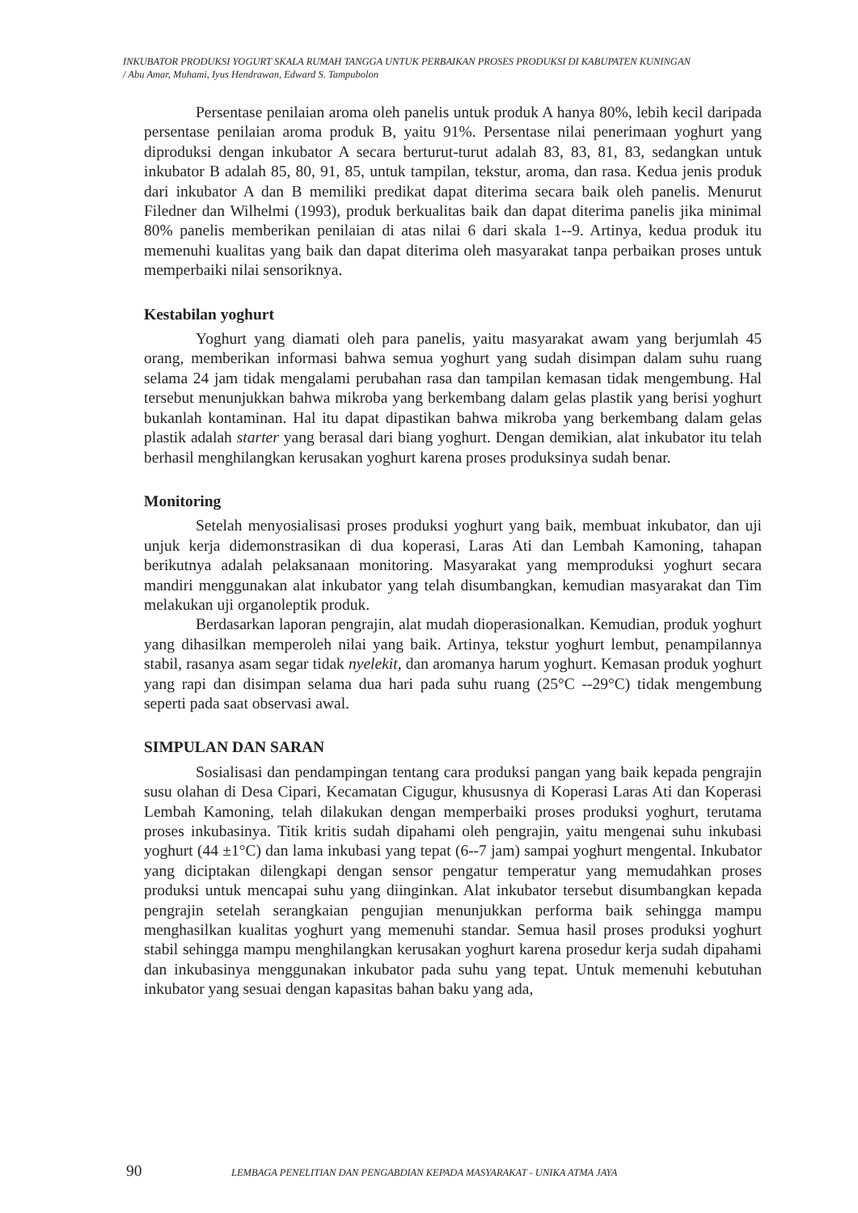INKUBATOR PRODUKSI YOGURT SKALA RUMAH TANGGA UNTUK PERBAIKAN PROSES PRODUKSI DI KABUPATEN KUNINGAN
/ Abu Amar, Muhami, Iyus Hendrawan, Edward S. Tampubolon
Persentase penilaian aroma oleh panelis untuk produk A hanya 80%, lebih kecil daripada persentase penilaian aroma produk B, yaitu 91%. Persentase nilai penerimaan yoghurt yang diproduksi dengan inkubator A secara berturut-turut adalah 83, 83, 81, 83, sedangkan untuk inkubator B adalah 85, 80, 91, 85, untuk tampilan, tekstur, aroma, dan rasa. Kedua jenis produk dari inkubator A dan B memiliki predikat dapat diterima secara baik oleh panelis. Menurut Filedner dan Wilhelmi (1993), produk berkualitas baik dan dapat diterima panelis jika minimal 80% panelis memberikan penilaian di atas nilai 6 dari skala 1--9. Artinya, kedua produk itu memenuhi kualitas yang baik dan dapat diterima oleh masyarakat tanpa perbaikan proses untuk memperbaiki nilai sensoriknya.
Kestabilan yoghurt
Yoghurt yang diamati oleh para panelis, yaitu masyarakat awam yang berjumlah 45 orang, memberikan informasi bahwa semua yoghurt yang sudah disimpan dalam suhu ruang selama 24 jam tidak mengalami perubahan rasa dan tampilan kemasan tidak mengembung. Hal tersebut menunjukkan bahwa mikroba yang berkembang dalam gelas plastik yang berisi yoghurt bukanlah kontaminan. Hal itu dapat dipastikan bahwa mikroba yang berkembang dalam gelas plastik adalah starter yang berasal dari biang yoghurt. Dengan demikian, alat inkubator itu telah berhasil menghilangkan kerusakan yoghurt karena proses produksinya sudah benar.
Monitoring
Setelah menyosialisasi proses produksi yoghurt yang baik, membuat inkubator, dan uji unjuk kerja didemonstrasikan di dua koperasi, Laras Ati dan Lembah Kamoning, tahapan berikutnya adalah pelaksanaan monitoring. Masyarakat yang memproduksi yoghurt secara mandiri menggunakan alat inkubator yang telah disumbangkan, kemudian masyarakat dan Tim melakukan uji organoleptik produk.
Berdasarkan laporan pengrajin, alat mudah dioperasionalkan. Kemudian, produk yoghurt yang dihasilkan memperoleh nilai yang baik. Artinya, tekstur yoghurt lembut, penampilannya stabil, rasanya asam segar tidak nyelekit, dan aromanya harum yoghurt. Kemasan produk yoghurt yang rapi dan disimpan selama dua hari pada suhu ruang (25°C --29°C) tidak mengembung seperti pada saat observasi awal.
SIMPULAN DAN SARAN
Sosialisasi dan pendampingan tentang cara produksi pangan yang baik kepada pengrajin susu olahan di Desa Cipari, Kecamatan Cigugur, khususnya di Koperasi Laras Ati dan Koperasi Lembah Kamoning, telah dilakukan dengan memperbaiki proses produksi yoghurt, terutama proses inkubasinya. Titik kritis sudah dipahami oleh pengrajin, yaitu mengenai suhu inkubasi yoghurt (44 ±1°C) dan lama inkubasi yang tepat (6--7 jam) sampai yoghurt mengental. Inkubator yang diciptakan dilengkapi dengan sensor pengatur temperatur yang memudahkan proses produksi untuk mencapai suhu yang diinginkan. Alat inkubator tersebut disumbangkan kepada pengrajin setelah serangkaian pengujian menunjukkan performa baik sehingga mampu menghasilkan kualitas yoghurt yang memenuhi standar. Semua hasil proses produksi yoghurt stabil sehingga mampu menghilangkan kerusakan yoghurt karena prosedur kerja sudah dipahami dan inkubasinya menggunakan inkubator pada suhu yang tepat. Untuk memenuhi kebutuhan inkubator yang sesuai dengan kapasitas bahan baku yang ada,
90 LEMBAGA PENELITIAN DAN PENGABDIAN KEPADA MASYARAKAT - UNIKA ATMA JAYA